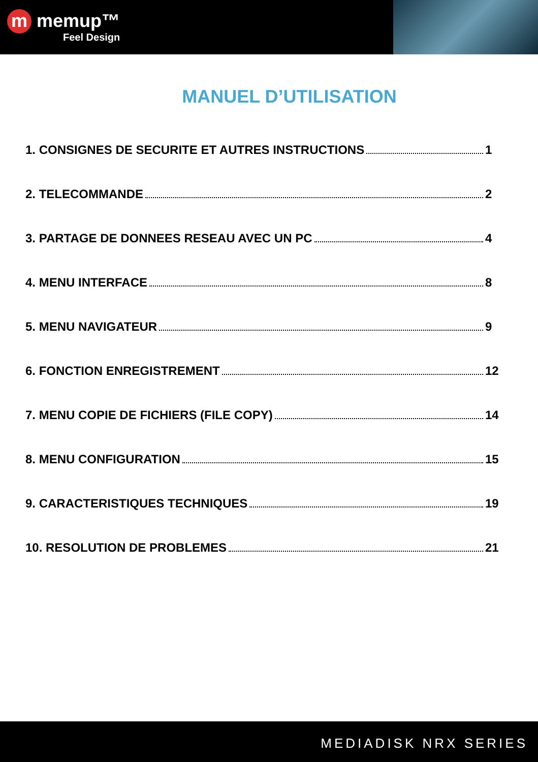m memup™
Feel Design
MANUEL D’UTILISATION
1. CONSIGNES DE SECURITE ET AUTRES INSTRUCTIONS 1
2. TELECOMMANDE 2
3. PARTAGE DE DONNEES RESEAU AVEC UN PC 4
4. MENU INTERFACE 8
5. MENU NAVIGATEUR 9
6. FONCTION ENREGISTREMENT 12
7. MENU COPIE DE FICHIERS (FILE COPY) 14
8. MENU CONFIGURATION 15
9. CARACTERISTIQUES TECHNIQUES 19
10. RESOLUTION DE PROBLEMES 21
MEDIADISK NRX SERIES